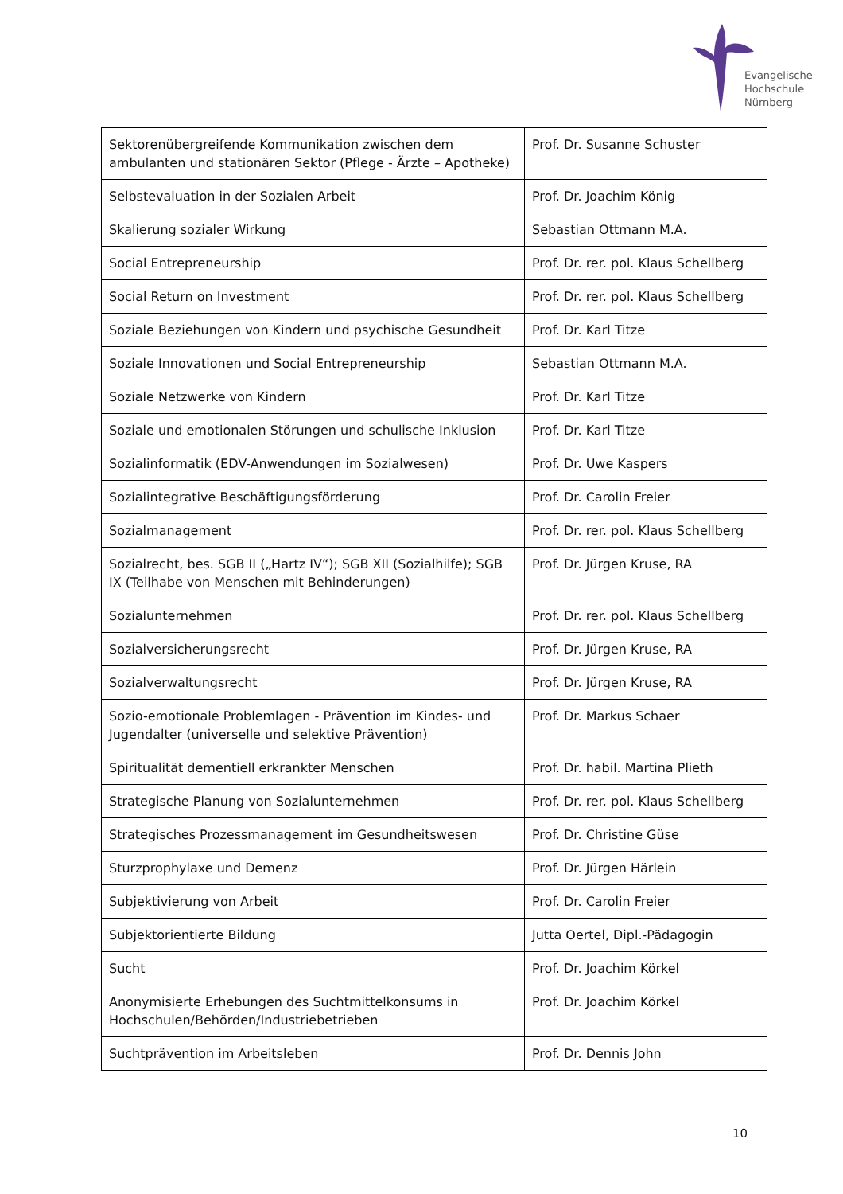Evangelische
Hochschule
Nürnberg
| Sektorenübergreifende Kommunikation zwischen dem ambulanten und stationären Sektor (Pflege - Ärzte – Apotheke) | Prof. Dr. Susanne Schuster |
| Selbstevaluation in der Sozialen Arbeit | Prof. Dr. Joachim König |
| Skalierung sozialer Wirkung | Sebastian Ottmann M.A. |
| Social Entrepreneurship | Prof. Dr. rer. pol. Klaus Schellberg |
| Social Return on Investment | Prof. Dr. rer. pol. Klaus Schellberg |
| Soziale Beziehungen von Kindern und psychische Gesundheit | Prof. Dr. Karl Titze |
| Soziale Innovationen und Social Entrepreneurship | Sebastian Ottmann M.A. |
| Soziale Netzwerke von Kindern | Prof. Dr. Karl Titze |
| Soziale und emotionalen Störungen und schulische Inklusion | Prof. Dr. Karl Titze |
| Sozialinformatik (EDV-Anwendungen im Sozialwesen) | Prof. Dr. Uwe Kaspers |
| Sozialintegrative Beschäftigungsförderung | Prof. Dr. Carolin Freier |
| Sozialmanagement | Prof. Dr. rer. pol. Klaus Schellberg |
| Sozialrecht, bes. SGB II („Hartz IV“); SGB XII (Sozialhilfe); SGB IX (Teilhabe von Menschen mit Behinderungen) | Prof. Dr. Jürgen Kruse, RA |
| Sozialunternehmen | Prof. Dr. rer. pol. Klaus Schellberg |
| Sozialversicherungsrecht | Prof. Dr. Jürgen Kruse, RA |
| Sozialverwaltungsrecht | Prof. Dr. Jürgen Kruse, RA |
| Sozio-emotionale Problemlagen - Prävention im Kindes- und Jugendalter (universelle und selektive Prävention) | Prof. Dr. Markus Schaer |
| Spiritualität dementiell erkrankter Menschen | Prof. Dr. habil. Martina Plieth |
| Strategische Planung von Sozialunternehmen | Prof. Dr. rer. pol. Klaus Schellberg |
| Strategisches Prozessmanagement im Gesundheitswesen | Prof. Dr. Christine Güse |
| Sturzprophylaxe und Demenz | Prof. Dr. Jürgen Härlein |
| Subjektivierung von Arbeit | Prof. Dr. Carolin Freier |
| Subjektorientierte Bildung | Jutta Oertel, Dipl.-Pädagogin |
| Sucht | Prof. Dr. Joachim Körkel |
| Anonymisierte Erhebungen des Suchtmittelkonsums in Hochschulen/Behörden/Industriebetrieben | Prof. Dr. Joachim Körkel |
| Suchtprävention im Arbeitsleben | Prof. Dr. Dennis John |
10